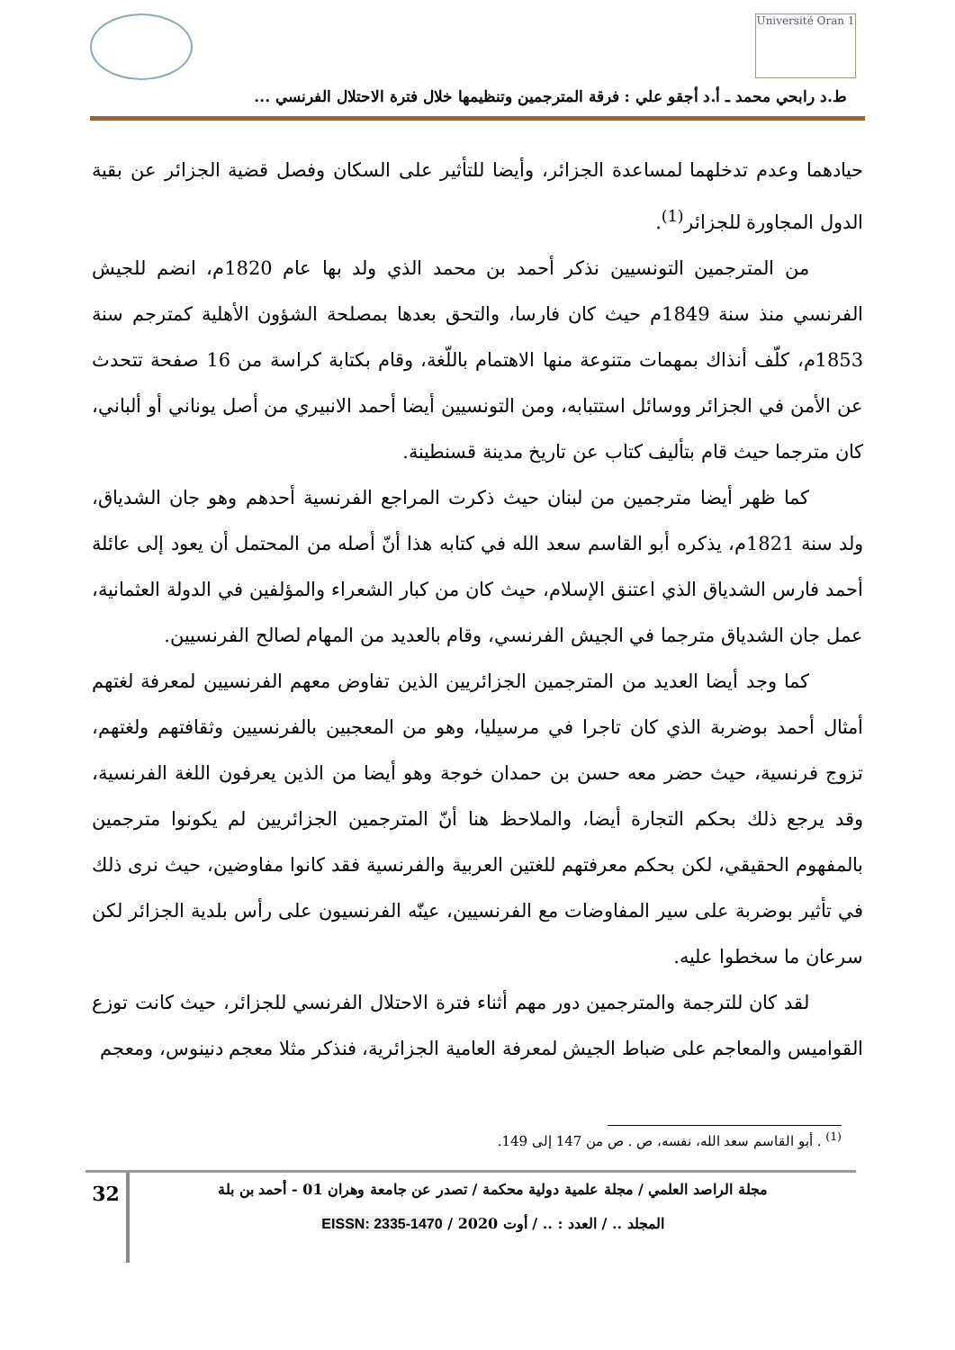Université Oran 1
ط.د رابحي محمد ـ أ.د أجقو علي : فرقة المترجمين وتنظيمها خلال فترة الاحتلال الفرنسي ...
حيادهما وعدم تدخلهما لمساعدة الجزائر، وأيضا للتأثير على السكان وفصل قضية الجزائر عن بقية الدول المجاورة للجزائر<sup>(1)</sup>.
من المترجمين التونسيين نذكر أحمد بن محمد الذي ولد بها عام 1820م، انضم للجيش الفرنسي منذ سنة 1849م حيث كان فارسا، والتحق بعدها بمصلحة الشؤون الأهلية كمترجم سنة 1853م، كلّف أنذاك بمهمات متنوعة منها الاهتمام باللّغة، وقام بكتابة كراسة من 16 صفحة تتحدث عن الأمن في الجزائر ووسائل استتبابه، ومن التونسيين أيضا أحمد الانبيري من أصل يوناني أو ألباني، كان مترجما حيث قام بتأليف كتاب عن تاريخ مدينة قسنطينة.
كما ظهر أيضا مترجمين من لبنان حيث ذكرت المراجع الفرنسية أحدهم وهو جان الشدياق، ولد سنة 1821م، يذكره أبو القاسم سعد الله في كتابه هذا أنّ أصله من المحتمل أن يعود إلى عائلة أحمد فارس الشدياق الذي اعتنق الإسلام، حيث كان من كبار الشعراء والمؤلفين في الدولة العثمانية، عمل جان الشدياق مترجما في الجيش الفرنسي، وقام بالعديد من المهام لصالح الفرنسيين.
كما وجد أيضا العديد من المترجمين الجزائريين الذين تفاوض معهم الفرنسيين لمعرفة لغتهم أمثال أحمد بوضربة الذي كان تاجرا في مرسيليا، وهو من المعجبين بالفرنسيين وثقافتهم ولغتهم، تزوج فرنسية، حيث حضر معه حسن بن حمدان خوجة وهو أيضا من الذين يعرفون اللغة الفرنسية، وقد يرجع ذلك بحكم التجارة أيضا، والملاحظ هنا أنّ المترجمين الجزائريين لم يكونوا مترجمين بالمفهوم الحقيقي، لكن بحكم معرفتهم للغتين العربية والفرنسية فقد كانوا مفاوضين، حيث نرى ذلك في تأثير بوضربة على سير المفاوضات مع الفرنسيين، عينّه الفرنسيون على رأس بلدية الجزائر لكن سرعان ما سخطوا عليه.
لقد كان للترجمة والمترجمين دور مهم أثناء فترة الاحتلال الفرنسي للجزائر، حيث كانت توزع القواميس والمعاجم على ضباط الجيش لمعرفة العامية الجزائرية، فنذكر مثلا معجم دنينوس، ومعجم
<sup>(1)</sup> . أبو القاسم سعد الله، نفسه، ص . ص من 147 إلى 149.
مجلة الراصد العلمي / مجلة علمية دولية محكمة / تصدر عن جامعة وهران 01 - أحمد بن بلة
المجلد .. / العدد : .. / أوت 2020 / EISSN: 2335-1470
32